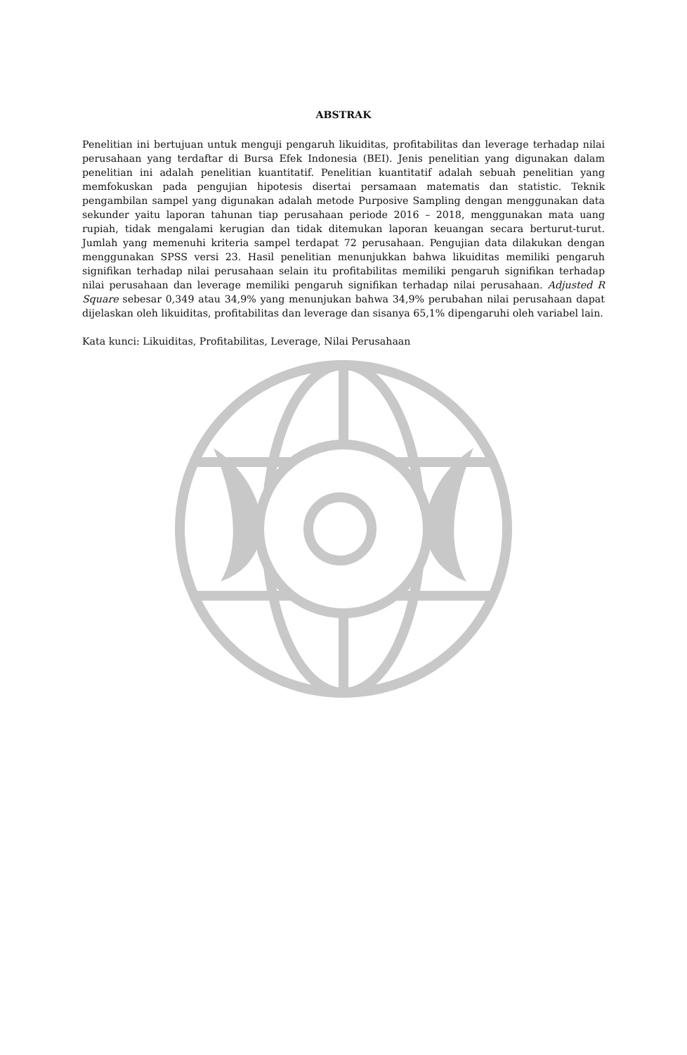ABSTRAK
Penelitian ini bertujuan untuk menguji pengaruh likuiditas, profitabilitas dan leverage terhadap nilai perusahaan yang terdaftar di Bursa Efek Indonesia (BEI). Jenis penelitian yang digunakan dalam penelitian ini adalah penelitian kuantitatif. Penelitian kuantitatif adalah sebuah penelitian yang memfokuskan pada pengujian hipotesis disertai persamaan matematis dan statistic. Teknik pengambilan sampel yang digunakan adalah metode Purposive Sampling dengan menggunakan data sekunder yaitu laporan tahunan tiap perusahaan periode 2016 – 2018, menggunakan mata uang rupiah, tidak mengalami kerugian dan tidak ditemukan laporan keuangan secara berturut-turut. Jumlah yang memenuhi kriteria sampel terdapat 72 perusahaan. Pengujian data dilakukan dengan menggunakan SPSS versi 23. Hasil penelitian menunjukkan bahwa likuiditas memiliki pengaruh signifikan terhadap nilai perusahaan selain itu profitabilitas memiliki pengaruh signifikan terhadap nilai perusahaan dan leverage memiliki pengaruh signifikan terhadap nilai perusahaan. Adjusted R Square sebesar 0,349 atau 34,9% yang menunjukan bahwa 34,9% perubahan nilai perusahaan dapat dijelaskan oleh likuiditas, profitabilitas dan leverage dan sisanya 65,1% dipengaruhi oleh variabel lain.
Kata kunci: Likuiditas, Profitabilitas, Leverage, Nilai Perusahaan